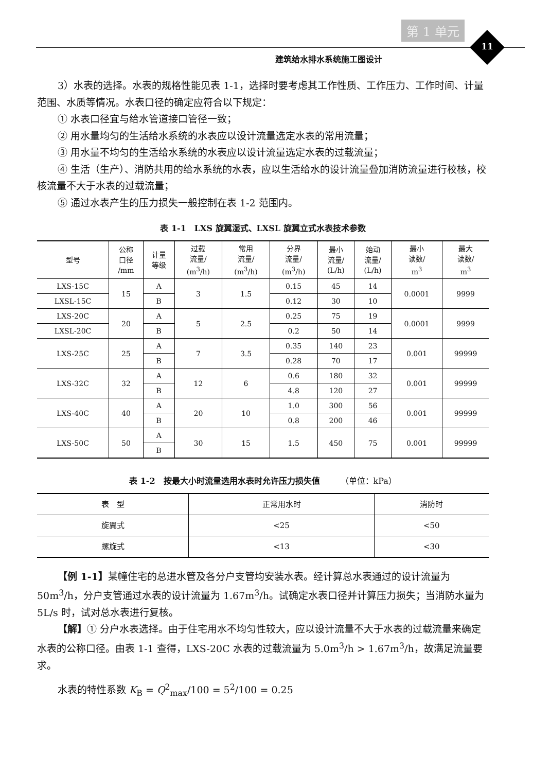第 1 单元
11
建筑给水排水系统施工图设计
3）水表的选择。水表的规格性能见表 1-1，选择时要考虑其工作性质、工作压力、工作时间、计量范围、水质等情况。水表口径的确定应符合以下规定：
① 水表口径宜与给水管道接口管径一致；
② 用水量均匀的生活给水系统的水表应以设计流量选定水表的常用流量；
③ 用水量不均匀的生活给水系统的水表应以设计流量选定水表的过载流量；
④ 生活（生产）、消防共用的给水系统的水表，应以生活给水的设计流量叠加消防流量进行校核，校核流量不大于水表的过载流量；
⑤ 通过水表产生的压力损失一般控制在表 1-2 范围内。
表 1-1　LXS 旋翼湿式、LXSL 旋翼立式水表技术参数
| 型号 | 公称 口径 /mm | 计量 等级 | 过载 流量/ (m<sup>3</sup>/h) | 常用 流量/ (m<sup>3</sup>/h) | 分界 流量/ (m<sup>3</sup>/h) | 最小 流量/ (L/h) | 始动 流量/ (L/h) | 最小 读数/ m<sup>3</sup> | 最大 读数/ m<sup>3</sup> |
| --- | --- | --- | --- | --- | --- | --- | --- | --- | --- |
| LXS-15C | 15 | A | 3 | 1.5 | 0.15 | 45 | 14 | 0.0001 | 9999 |
| LXSL-15C | | B | | | 0.12 | 30 | 10 | | |
| LXS-20C | 20 | A | 5 | 2.5 | 0.25 | 75 | 19 | 0.0001 | 9999 |
| LXSL-20C | | B | | | 0.2 | 50 | 14 | | |
| LXS-25C | 25 | A | 7 | 3.5 | 0.35 | 140 | 23 | 0.001 | 99999 |
| | | B | | | 0.28 | 70 | 17 | | |
| LXS-32C | 32 | A | 12 | 6 | 0.6 | 180 | 32 | 0.001 | 99999 |
| | | B | | | 4.8 | 120 | 27 | | |
| LXS-40C | 40 | A | 20 | 10 | 1.0 | 300 | 56 | 0.001 | 99999 |
| | | B | | | 0.8 | 200 | 46 | | |
| LXS-50C | 50 | A | 30 | 15 | 1.5 | 450 | 75 | 0.001 | 99999 |
| | | B | | | | | | | |
表 1-2　按最大小时流量选用水表时允许压力损失值　　　（单位：kPa）
| 表 型 | 正常用水时 | 消防时 |
| --- | --- | --- |
| 旋翼式 | <25 | <50 |
| 螺旋式 | <13 | <30 |
【例 1-1】某幢住宅的总进水管及各分户支管均安装水表。经计算总水表通过的设计流量为 50m<sup>3</sup>/h，分户支管通过水表的设计流量为 1.67m<sup>3</sup>/h。试确定水表口径并计算压力损失；当消防水量为 5L/s 时，试对总水表进行复核。
【解】① 分户水表选择。由于住宅用水不均匀性较大，应以设计流量不大于水表的过载流量来确定水表的公称口径。由表 1-1 查得，LXS-20C 水表的过载流量为 5.0m<sup>3</sup>/h > 1.67m<sup>3</sup>/h，故满足流量要求。
水表的特性系数 K<sub>B</sub> = Q<sup>2</sup><sub>max</sub>/100 = 5<sup>2</sup>/100 = 0.25